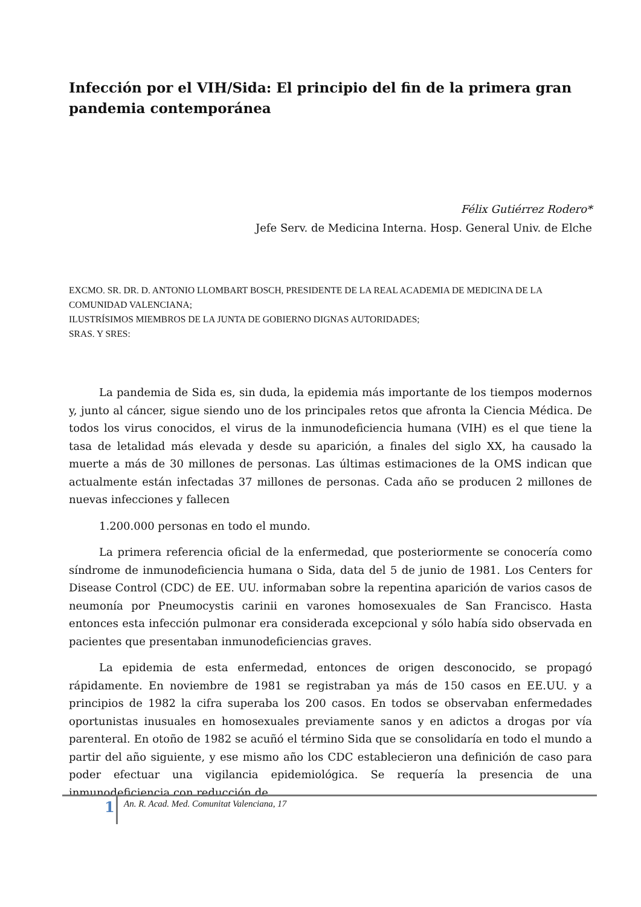Infección por el VIH/Sida: El principio del fin de la primera gran pandemia contemporánea
Félix Gutiérrez Rodero*
Jefe Serv. de Medicina Interna. Hosp. General Univ. de Elche
EXCMO. SR. DR. D. ANTONIO LLOMBART BOSCH, PRESIDENTE DE LA REAL ACADEMIA DE MEDICINA DE LA COMUNIDAD VALENCIANA;
ILUSTRÍSIMOS MIEMBROS DE LA JUNTA DE GOBIERNO DIGNAS AUTORIDADES;
SRAS. Y SRES:
La pandemia de Sida es, sin duda, la epidemia más importante de los tiempos modernos y, junto al cáncer, sigue siendo uno de los principales retos que afronta la Ciencia Médica. De todos los virus conocidos, el virus de la inmunodeficiencia humana (VIH) es el que tiene la tasa de letalidad más elevada y desde su aparición, a finales del siglo XX, ha causado la muerte a más de 30 millones de personas. Las últimas estimaciones de la OMS indican que actualmente están infectadas 37 millones de personas. Cada año se producen 2 millones de nuevas infecciones y fallecen
1.200.000 personas en todo el mundo.
La primera referencia oficial de la enfermedad, que posteriormente se conocería como síndrome de inmunodeficiencia humana o Sida, data del 5 de junio de 1981. Los Centers for Disease Control (CDC) de EE. UU. informaban sobre la repentina aparición de varios casos de neumonía por Pneumocystis carinii en varones homosexuales de San Francisco. Hasta entonces esta infección pulmonar era considerada excepcional y sólo había sido observada en pacientes que presentaban inmunodeficiencias graves.
La epidemia de esta enfermedad, entonces de origen desconocido, se propagó rápidamente. En noviembre de 1981 se registraban ya más de 150 casos en EE.UU. y a principios de 1982 la cifra superaba los 200 casos. En todos se observaban enfermedades oportunistas inusuales en homosexuales previamente sanos y en adictos a drogas por vía parenteral. En otoño de 1982 se acuñó el término Sida que se consolidaría en todo el mundo a partir del año siguiente, y ese mismo año los CDC establecieron una definición de caso para poder efectuar una vigilancia epidemiológica. Se requería la presencia de una inmunodeficiencia con reducción de
1 An. R. Acad. Med. Comunitat Valenciana, 17